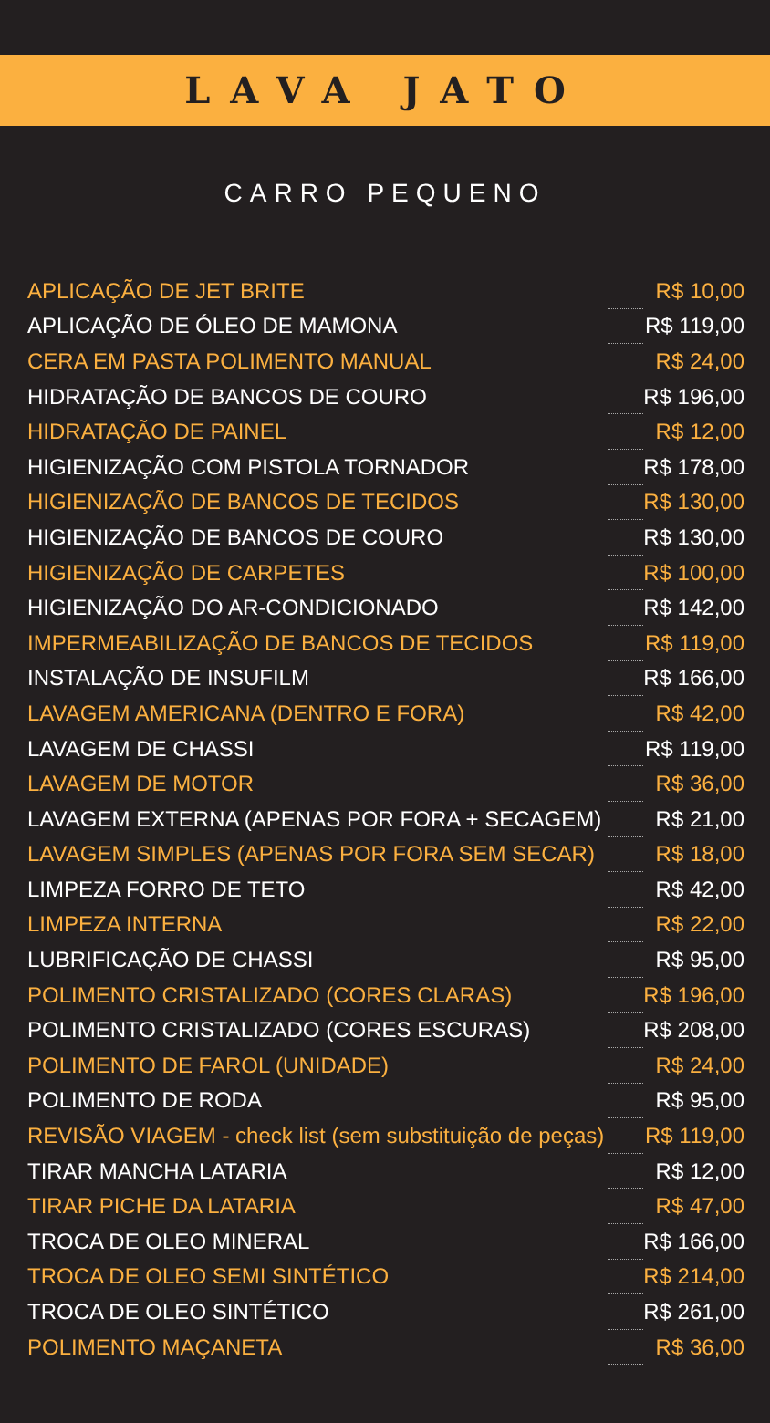LAVA JATO
CARRO PEQUENO
| APLICAÇÃO DE JET BRITE | | R$ 10,00 |
| APLICAÇÃO DE ÓLEO DE MAMONA | | R$ 119,00 |
| CERA EM PASTA POLIMENTO MANUAL | | R$ 24,00 |
| HIDRATAÇÃO DE BANCOS DE COURO | | R$ 196,00 |
| HIDRATAÇÃO DE PAINEL | | R$ 12,00 |
| HIGIENIZAÇÃO COM PISTOLA TORNADOR | | R$ 178,00 |
| HIGIENIZAÇÃO DE BANCOS DE TECIDOS | | R$ 130,00 |
| HIGIENIZAÇÃO DE BANCOS DE COURO | | R$ 130,00 |
| HIGIENIZAÇÃO DE CARPETES | | R$ 100,00 |
| HIGIENIZAÇÃO DO AR-CONDICIONADO | | R$ 142,00 |
| IMPERMEABILIZAÇÃO DE BANCOS DE TECIDOS | | R$ 119,00 |
| INSTALAÇÃO DE INSUFILM | | R$ 166,00 |
| LAVAGEM AMERICANA (DENTRO E FORA) | | R$ 42,00 |
| LAVAGEM DE CHASSI | | R$ 119,00 |
| LAVAGEM DE MOTOR | | R$ 36,00 |
| LAVAGEM EXTERNA (APENAS POR FORA + SECAGEM) | | R$ 21,00 |
| LAVAGEM SIMPLES (APENAS POR FORA SEM SECAR) | | R$ 18,00 |
| LIMPEZA FORRO DE TETO | | R$ 42,00 |
| LIMPEZA INTERNA | | R$ 22,00 |
| LUBRIFICAÇÃO DE CHASSI | | R$ 95,00 |
| POLIMENTO CRISTALIZADO (CORES CLARAS) | | R$ 196,00 |
| POLIMENTO CRISTALIZADO (CORES ESCURAS) | | R$ 208,00 |
| POLIMENTO DE FAROL (UNIDADE) | | R$ 24,00 |
| POLIMENTO DE RODA | | R$ 95,00 |
| REVISÃO VIAGEM - check list (sem substituição de peças) | | R$ 119,00 |
| TIRAR MANCHA LATARIA | | R$ 12,00 |
| TIRAR PICHE DA LATARIA | | R$ 47,00 |
| TROCA DE OLEO MINERAL | | R$ 166,00 |
| TROCA DE OLEO SEMI SINTÉTICO | | R$ 214,00 |
| TROCA DE OLEO SINTÉTICO | | R$ 261,00 |
| POLIMENTO MAÇANETA | | R$ 36,00 |